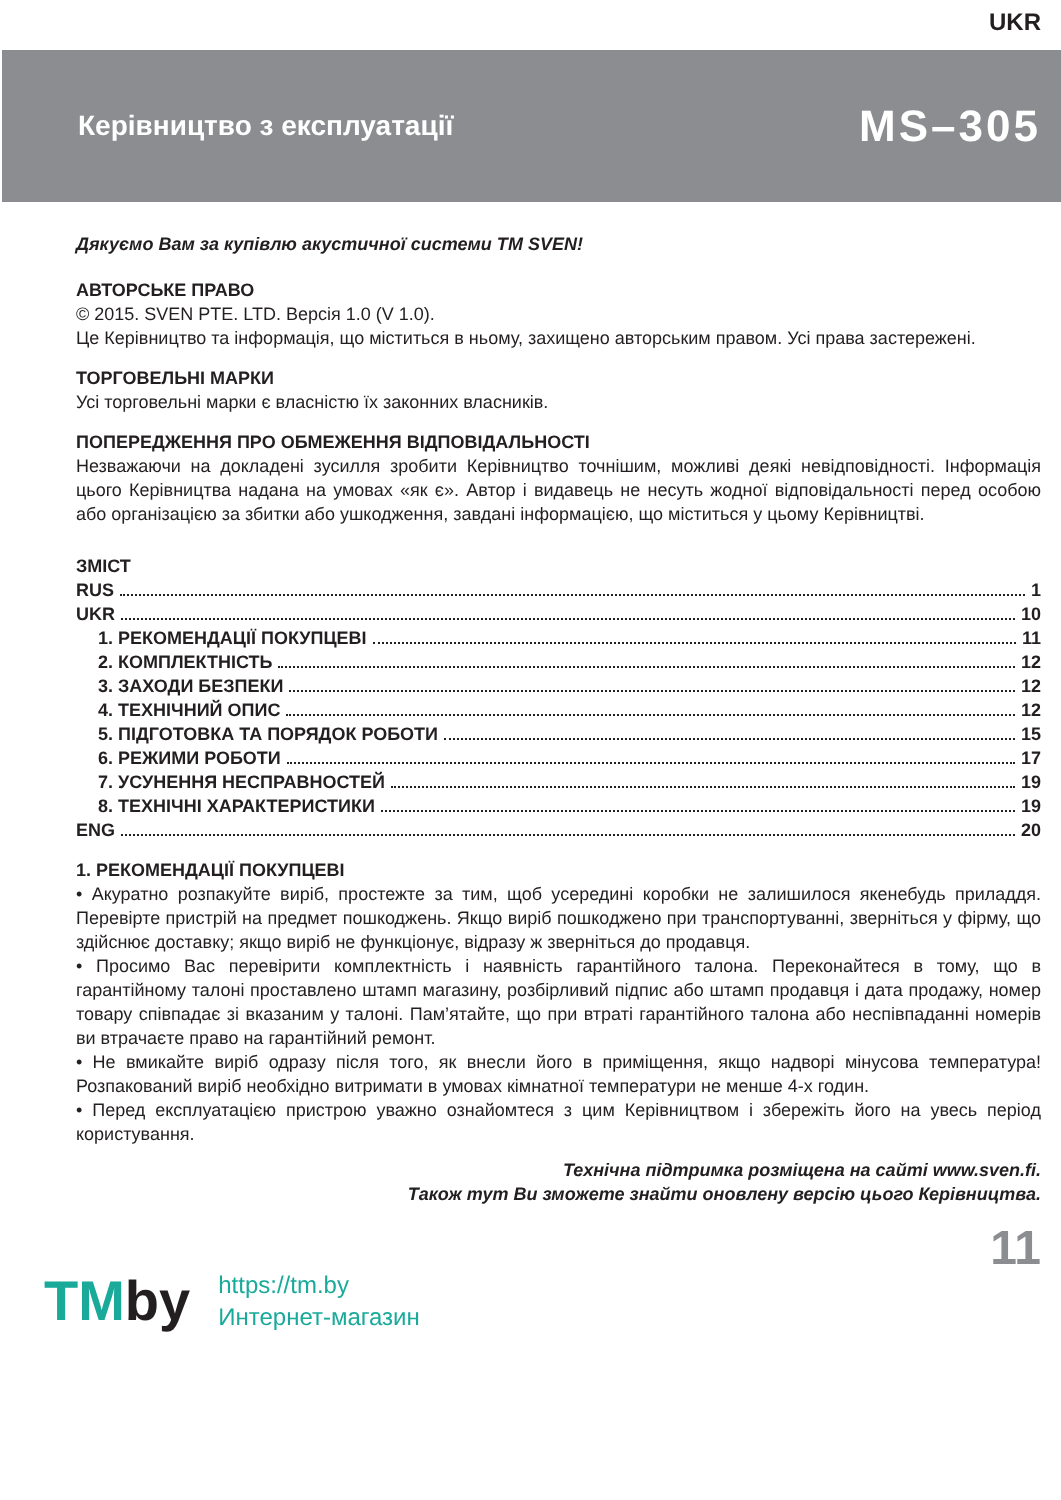UKR
Керівництво з експлуатації
MS–305
Дякуємо Вам за купівлю акустичної системи ТМ SVEN!
АВТОРСЬКЕ ПРАВО
© 2015. SVEN PTE. LTD. Версія 1.0 (V 1.0).
Це Керівництво та інформація, що міститься в ньому, захищено авторським правом. Усі права застережені.
ТОРГОВЕЛЬНІ МАРКИ
Усі торговельні марки є власністю їх законних власників.
ПОПЕРЕДЖЕННЯ ПРО ОБМЕЖЕННЯ ВІДПОВІДАЛЬНОСТІ
Незважаючи на докладені зусилля зробити Керівництво точнішим, можливі деякі невідповідності. Інформація цього Керівництва надана на умовах «як є». Автор і видавець не несуть жодної відповідальності перед особою або організацією за збитки або ушкодження, завдані інформацією, що міститься у цьому Керівництві.
ЗМІСТ
RUS 1
UKR 10
1. РЕКОМЕНДАЦІЇ ПОКУПЦЕВІ 11
2. КОМПЛЕКТНІСТЬ 12
3. ЗАХОДИ БЕЗПЕКИ 12
4. ТЕХНІЧНИЙ ОПИС 12
5. ПІДГОТОВКА ТА ПОРЯДОК РОБОТИ 15
6. РЕЖИМИ РОБОТИ 17
7. УСУНЕННЯ НЕСПРАВНОСТЕЙ 19
8. ТЕХНІЧНІ ХАРАКТЕРИСТИКИ 19
ENG 20
1. РЕКОМЕНДАЦІЇ ПОКУПЦЕВІ
• Акуратно розпакуйте виріб, простежте за тим, щоб усередині коробки не залишилося якенебудь приладдя. Перевірте пристрій на предмет пошкоджень. Якщо виріб пошкоджено при транспортуванні, зверніться у фірму, що здійснює доставку; якщо виріб не функціонує, відразу ж зверніться до продавця.
• Просимо Вас перевірити комплектність і наявність гарантійного талона. Переконайтеся в тому, що в гарантійному талоні проставлено штамп магазину, розбірливий підпис або штамп продавця і дата продажу, номер товару співпадає зі вказаним у талоні. Пам’ятайте, що при втраті гарантійного талона або неспівпаданні номерів ви втрачаєте право на гарантійний ремонт.
• Не вмикайте виріб одразу після того, як внесли його в приміщення, якщо надворі мінусова температура! Розпакований виріб необхідно витримати в умовах кімнатної температури не менше 4-х годин.
• Перед експлуатацією пристрою уважно ознайомтеся з цим Керівництвом і збережіть його на увесь період користування.
Технічна підтримка розміщена на сайті www.sven.fi.
Також тут Ви зможете знайти оновлену версію цього Керівництва.
11
TM by https://tm.by
Интернет-магазин